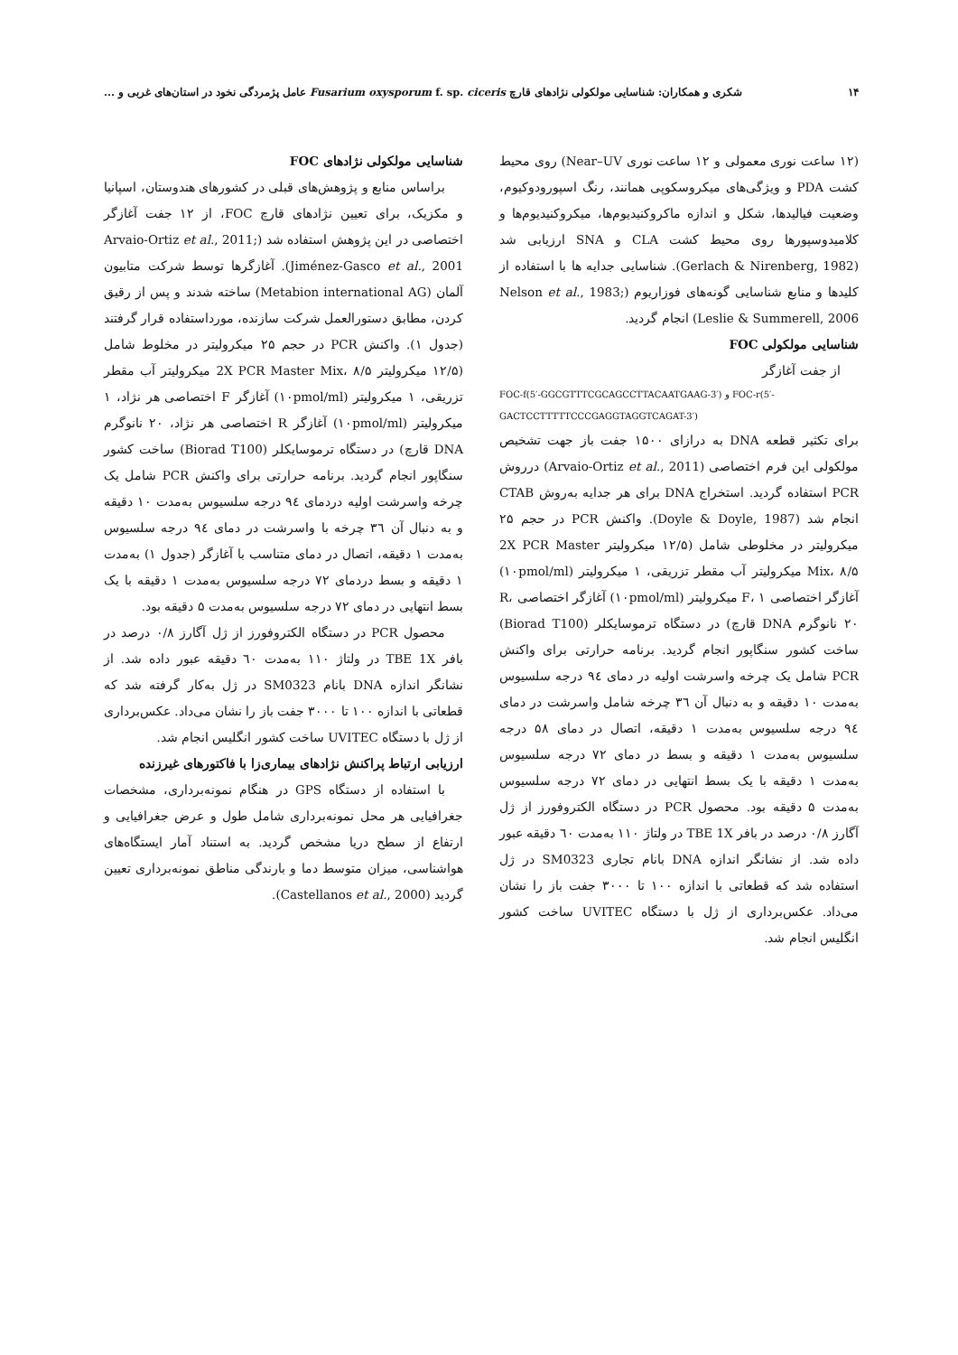۱۴ شکری و همکاران: شناسایی مولکولی نژادهای قارچ Fusarium oxysporum f. sp. ciceris عامل پژمردگی نخود در استان‌های غربی و ...
(۱۲ ساعت نوری معمولی و ۱۲ ساعت نوری Near–UV) روی محیط کشت PDA و ویژگی‌های میکروسکوپی همانند، رنگ اسپورودوکیوم، وضعیت فیالیدها، شکل و اندازه ماکروکنیدیوم‌ها، میکروکنیدیوم‌ها و کلامیدوسپورها روی محیط کشت CLA و SNA ارزیابی شد (Gerlach & Nirenberg, 1982). شناسایی جدایه ها با استفاده از کلیدها و منابع شناسایی گونه‌های فوزاریوم (Nelson et al., 1983; Leslie & Summerell, 2006) انجام گردید.
شناسایی مولکولی FOC
از جفت آغازگر
FOC-f(5′-GGCGTTTCGCAGCCTTACAATGAAG-3′) و FOC-r(5′-GACTCCTTTTTCCCGAGGTAGGTCAGAT-3′)
برای تکثیر قطعه DNA به درازای ۱۵۰۰ جفت باز جهت تشخیص مولکولی این فرم اختصاصی (Arvaio-Ortiz et al., 2011) درروش PCR استفاده گردید. استخراج DNA برای هر جدایه به‌روش CTAB انجام شد (Doyle & Doyle, 1987). واکنش PCR در حجم ۲۵ میکرولیتر در مخلوطی شامل (۱۲/۵ میکرولیتر 2X PCR Master Mix، ۸/۵ میکرولیتر آب مقطر تزریقی، ۱ میکرولیتر (۱۰pmol/ml) آغازگر اختصاصی F، ۱ میکرولیتر (۱۰pmol/ml) آغازگر اختصاصی R، ۲۰ نانوگرم DNA قارچ) در دستگاه ترموسایکلر (Biorad T100) ساخت کشور سنگاپور انجام گردید. برنامه حرارتی برای واکنش PCR شامل یک چرخه واسرشت اولیه در دمای ۹٤ درجه سلسیوس به‌مدت ۱۰ دقیقه و به دنبال آن ۳٦ چرخه شامل واسرشت در دمای ۹٤ درجه سلسیوس به‌مدت ۱ دقیقه، اتصال در دمای ۵۸ درجه سلسیوس به‌مدت ۱ دقیقه و بسط در دمای ۷۲ درجه سلسیوس به‌مدت ۱ دقیقه با یک بسط انتهایی در دمای ۷۲ درجه سلسیوس به‌مدت ۵ دقیقه بود. محصول PCR در دستگاه الکتروفورز از ژل آگارز ۰/۸ درصد در بافر TBE 1X در ولتاژ ۱۱۰ به‌مدت ٦۰ دقیقه عبور داده شد. از نشانگر اندازه DNA بانام تجاری SM0323 در ژل استفاده شد که قطعاتی با اندازه ۱۰۰ تا ۳۰۰۰ جفت باز را نشان می‌داد. عکس‌برداری از ژل با دستگاه UVITEC ساخت کشور انگلیس انجام شد.
شناسایی مولکولی نژادهای FOC
براساس منابع و پژوهش‌های قبلی در کشورهای هندوستان، اسپانیا و مکزیک، برای تعیین نژادهای قارچ FOC، از ۱۲ جفت آغازگر اختصاصی در این پژوهش استفاده شد (Arvaio-Ortiz et al., 2011; Jiménez-Gasco et al., 2001). آغازگرها توسط شرکت متابیون آلمان (Metabion international AG) ساخته شدند و پس از رقیق کردن، مطابق دستورالعمل شرکت سازنده، مورداستفاده قرار گرفتند (جدول ۱). واکنش PCR در حجم ۲۵ میکرولیتر در مخلوط شامل (۱۲/۵ میکرولیتر 2X PCR Master Mix، ۸/۵ میکرولیتر آب مقطر تزریقی، ۱ میکرولیتر (۱۰pmol/ml) آغازگر F اختصاصی هر نژاد، ۱ میکرولیتر (۱۰pmol/ml) آغازگر R اختصاصی هر نژاد، ۲۰ نانوگرم DNA قارچ) در دستگاه ترموسایکلر (Biorad T100) ساخت کشور سنگاپور انجام گردید. برنامه حرارتی برای واکنش PCR شامل یک چرخه واسرشت اولیه دردمای ۹٤ درجه سلسیوس به‌مدت ۱۰ دقیقه و به دنبال آن ۳٦ چرخه با واسرشت در دمای ۹٤ درجه سلسیوس به‌مدت ۱ دقیقه، اتصال در دمای متناسب با آغازگر (جدول ۱) به‌مدت ۱ دقیقه و بسط دردمای ۷۲ درجه سلسیوس به‌مدت ۱ دقیقه با یک بسط انتهایی در دمای ۷۲ درجه سلسیوس به‌مدت ۵ دقیقه بود.
محصول PCR در دستگاه الکتروفورز از ژل آگارز ۰/۸ درصد در بافر TBE 1X در ولتاژ ۱۱۰ به‌مدت ٦۰ دقیقه عبور داده شد. از نشانگر اندازه DNA بانام SM0323 در ژل به‌کار گرفته شد که قطعاتی با اندازه ۱۰۰ تا ۳۰۰۰ جفت باز را نشان می‌داد. عکس‌برداری از ژل با دستگاه UVITEC ساخت کشور انگلیس انجام شد.
ارزیابی ارتباط پراکنش نژادهای بیماری‌زا با فاکتورهای غیرزنده
با استفاده از دستگاه GPS در هنگام نمونه‌برداری، مشخصات جغرافیایی هر محل نمونه‌برداری شامل طول و عرض جغرافیایی و ارتفاع از سطح دریا مشخص گردید. به استناد آمار ایستگاه‌های هواشناسی، میزان متوسط دما و بارندگی مناطق نمونه‌برداری تعیین گردید (Castellanos et al., 2000).